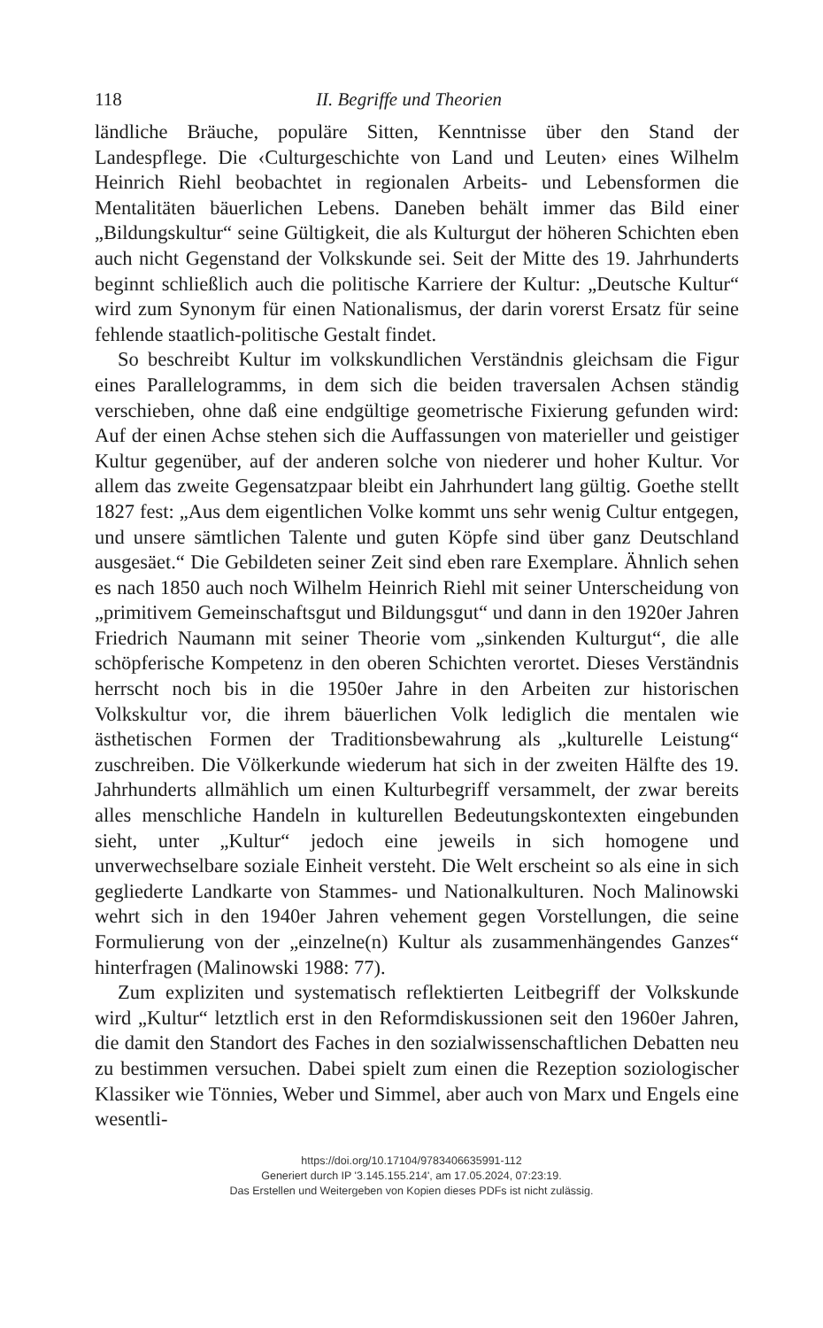118 II. Begriffe und Theorien
ländliche Bräuche, populäre Sitten, Kenntnisse über den Stand der Landespflege. Die ‹Culturgeschichte von Land und Leuten› eines Wilhelm Heinrich Riehl beobachtet in regionalen Arbeits- und Lebensformen die Mentalitäten bäuerlichen Lebens. Daneben behält immer das Bild einer „Bildungskultur“ seine Gültigkeit, die als Kulturgut der höheren Schichten eben auch nicht Gegenstand der Volkskunde sei. Seit der Mitte des 19. Jahrhunderts beginnt schließlich auch die politische Karriere der Kultur: „Deutsche Kultur“ wird zum Synonym für einen Nationalismus, der darin vorerst Ersatz für seine fehlende staatlich-politische Gestalt findet.
So beschreibt Kultur im volkskundlichen Verständnis gleichsam die Figur eines Parallelogramms, in dem sich die beiden traversalen Achsen ständig verschieben, ohne daß eine endgültige geometrische Fixierung gefunden wird: Auf der einen Achse stehen sich die Auffassungen von materieller und geistiger Kultur gegenüber, auf der anderen solche von niederer und hoher Kultur. Vor allem das zweite Gegensatzpaar bleibt ein Jahrhundert lang gültig. Goethe stellt 1827 fest: „Aus dem eigentlichen Volke kommt uns sehr wenig Cultur entgegen, und unsere sämtlichen Talente und guten Köpfe sind über ganz Deutschland ausgesäet.“ Die Gebildeten seiner Zeit sind eben rare Exemplare. Ähnlich sehen es nach 1850 auch noch Wilhelm Heinrich Riehl mit seiner Unterscheidung von „primitivem Gemeinschaftsgut und Bildungsgut“ und dann in den 1920er Jahren Friedrich Naumann mit seiner Theorie vom „sinkenden Kulturgut“, die alle schöpferische Kompetenz in den oberen Schichten verortet. Dieses Verständnis herrscht noch bis in die 1950er Jahre in den Arbeiten zur historischen Volkskultur vor, die ihrem bäuerlichen Volk lediglich die mentalen wie ästhetischen Formen der Traditionsbewahrung als „kulturelle Leistung“ zuschreiben. Die Völkerkunde wiederum hat sich in der zweiten Hälfte des 19. Jahrhunderts allmählich um einen Kulturbegriff versammelt, der zwar bereits alles menschliche Handeln in kulturellen Bedeutungskontexten eingebunden sieht, unter „Kultur“ jedoch eine jeweils in sich homogene und unverwechselbare soziale Einheit versteht. Die Welt erscheint so als eine in sich gegliederte Landkarte von Stammes- und Nationalkulturen. Noch Malinowski wehrt sich in den 1940er Jahren vehement gegen Vorstellungen, die seine Formulierung von der „einzelne(n) Kultur als zusammenhängendes Ganzes“ hinterfragen (Malinowski 1988: 77).
Zum expliziten und systematisch reflektierten Leitbegriff der Volkskunde wird „Kultur“ letztlich erst in den Reformdiskussionen seit den 1960er Jahren, die damit den Standort des Faches in den sozialwissenschaftlichen Debatten neu zu bestimmen versuchen. Dabei spielt zum einen die Rezeption soziologischer Klassiker wie Tönnies, Weber und Simmel, aber auch von Marx und Engels eine wesentli-
https://doi.org/10.17104/9783406635991-112
Generiert durch IP '3.145.155.214', am 17.05.2024, 07:23:19.
Das Erstellen und Weitergeben von Kopien dieses PDFs ist nicht zulässig.